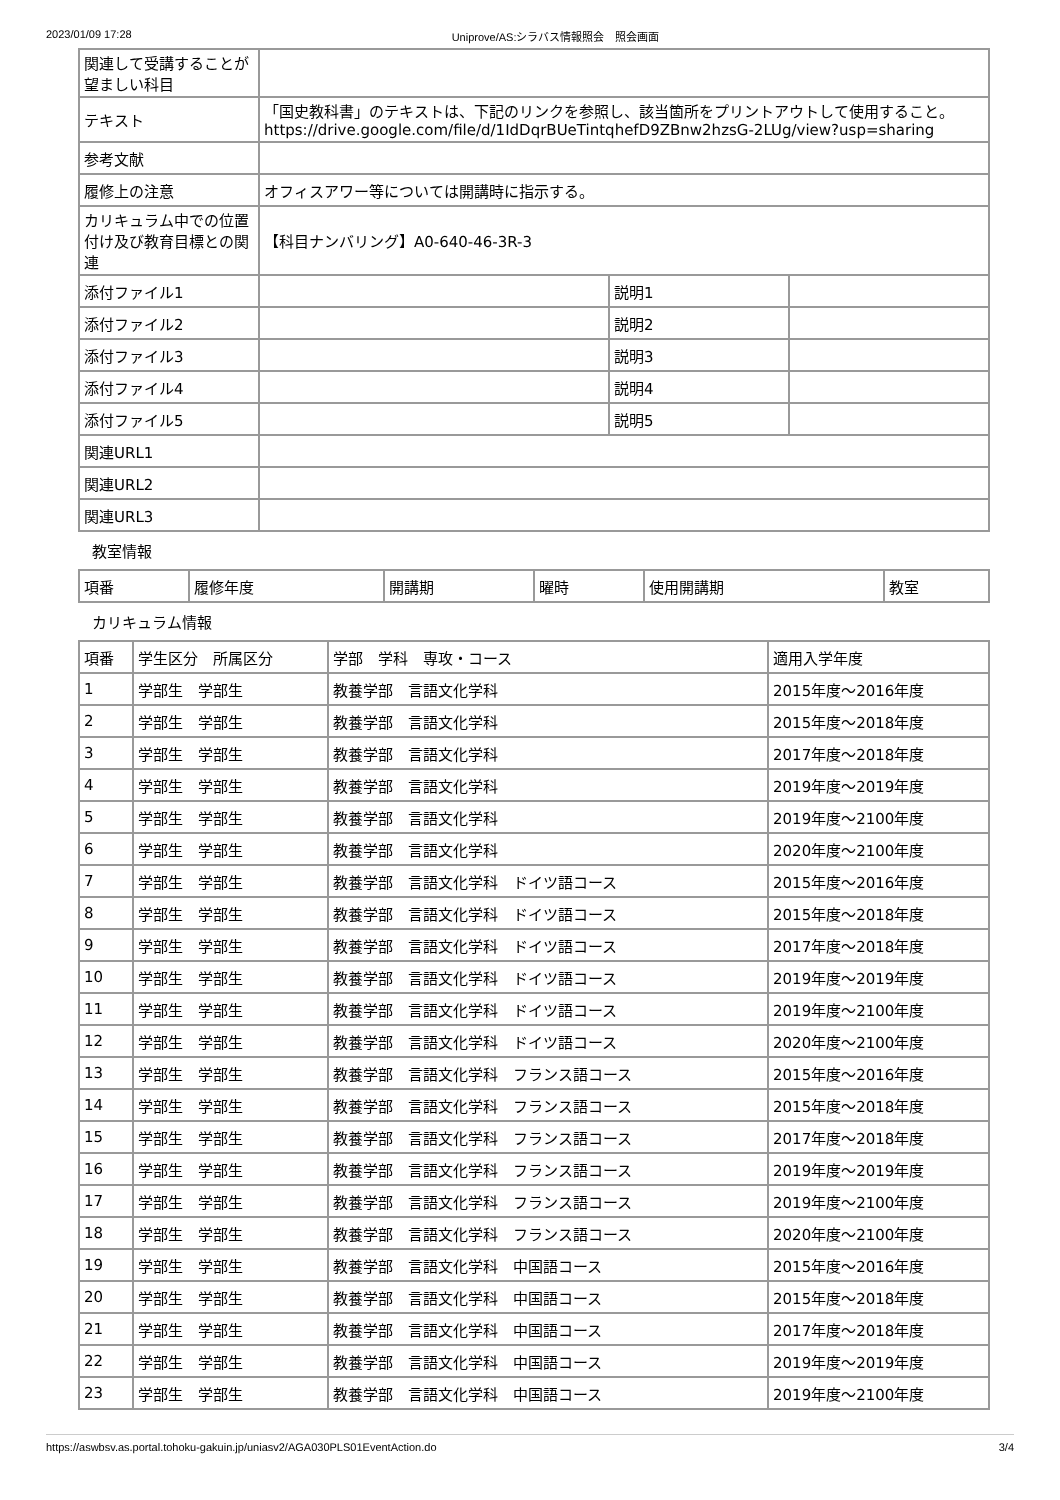2023/01/09 17:28 Uniprove/AS:シラバス情報照会　照会画面
| 関連して受講することが望ましい科目 | | | |
| テキスト | 「国史教科書」のテキストは、下記のリンクを参照し、該当箇所をプリントアウトして使用すること。 https://drive.google.com/file/d/1IdDqrBUeTintqhefD9ZBnw2hzsG-2LUg/view?usp=sharing | | |
| 参考文献 | | | |
| 履修上の注意 | オフィスアワー等については開講時に指示する。 | | |
| カリキュラム中での位置付け及び教育目標との関連 | 【科目ナンバリング】A0-640-46-3R-3 | | |
| 添付ファイル1 | | 説明1 | |
| 添付ファイル2 | | 説明2 | |
| 添付ファイル3 | | 説明3 | |
| 添付ファイル4 | | 説明4 | |
| 添付ファイル5 | | 説明5 | |
| 関連URL1 | | | |
| 関連URL2 | | | |
| 関連URL3 | | | |
教室情報
| 項番 | 履修年度 | 開講期 | 曜時 | 使用開講期 | 教室 |
| --- | --- | --- | --- | --- | --- |
カリキュラム情報
| 項番 | 学生区分 所属区分 | 学部 学科 専攻・コース | 適用入学年度 |
| --- | --- | --- | --- |
| 1 | 学部生 学部生 | 教養学部 言語文化学科 | 2015年度～2016年度 |
| 2 | 学部生 学部生 | 教養学部 言語文化学科 | 2015年度～2018年度 |
| 3 | 学部生 学部生 | 教養学部 言語文化学科 | 2017年度～2018年度 |
| 4 | 学部生 学部生 | 教養学部 言語文化学科 | 2019年度～2019年度 |
| 5 | 学部生 学部生 | 教養学部 言語文化学科 | 2019年度～2100年度 |
| 6 | 学部生 学部生 | 教養学部 言語文化学科 | 2020年度～2100年度 |
| 7 | 学部生 学部生 | 教養学部 言語文化学科 ドイツ語コース | 2015年度～2016年度 |
| 8 | 学部生 学部生 | 教養学部 言語文化学科 ドイツ語コース | 2015年度～2018年度 |
| 9 | 学部生 学部生 | 教養学部 言語文化学科 ドイツ語コース | 2017年度～2018年度 |
| 10 | 学部生 学部生 | 教養学部 言語文化学科 ドイツ語コース | 2019年度～2019年度 |
| 11 | 学部生 学部生 | 教養学部 言語文化学科 ドイツ語コース | 2019年度～2100年度 |
| 12 | 学部生 学部生 | 教養学部 言語文化学科 ドイツ語コース | 2020年度～2100年度 |
| 13 | 学部生 学部生 | 教養学部 言語文化学科 フランス語コース | 2015年度～2016年度 |
| 14 | 学部生 学部生 | 教養学部 言語文化学科 フランス語コース | 2015年度～2018年度 |
| 15 | 学部生 学部生 | 教養学部 言語文化学科 フランス語コース | 2017年度～2018年度 |
| 16 | 学部生 学部生 | 教養学部 言語文化学科 フランス語コース | 2019年度～2019年度 |
| 17 | 学部生 学部生 | 教養学部 言語文化学科 フランス語コース | 2019年度～2100年度 |
| 18 | 学部生 学部生 | 教養学部 言語文化学科 フランス語コース | 2020年度～2100年度 |
| 19 | 学部生 学部生 | 教養学部 言語文化学科 中国語コース | 2015年度～2016年度 |
| 20 | 学部生 学部生 | 教養学部 言語文化学科 中国語コース | 2015年度～2018年度 |
| 21 | 学部生 学部生 | 教養学部 言語文化学科 中国語コース | 2017年度～2018年度 |
| 22 | 学部生 学部生 | 教養学部 言語文化学科 中国語コース | 2019年度～2019年度 |
| 23 | 学部生 学部生 | 教養学部 言語文化学科 中国語コース | 2019年度～2100年度 |
https://aswbsv.as.portal.tohoku-gakuin.jp/uniasv2/AGA030PLS01EventAction.do 3/4